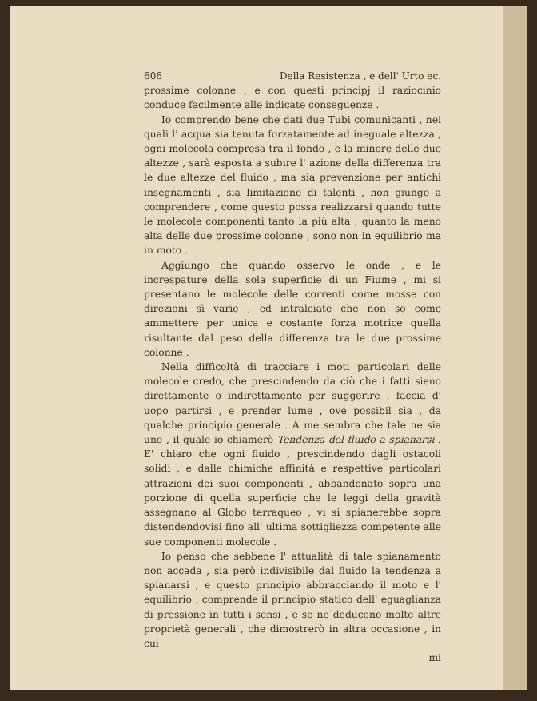606 Della Resistenza , e dell' Urto ec.
prossime colonne , e con questi principj il raziocinio conduce facilmente alle indicate conseguenze .
Io comprendo bene che dati due Tubi comunicanti , nei quali l' acqua sia tenuta forzatamente ad ineguale altezza , ogni molecola compresa tra il fondo , e la minore delle due altezze , sarà esposta a subire l' azione della differenza tra le due altezze del fluido , ma sia prevenzione per antichi insegnamenti , sia limitazione di talenti , non giungo a comprendere , come questo possa realizzarsi quando tutte le molecole componenti tanto la più alta , quanto la meno alta delle due prossime colonne , sono non in equilibrio ma in moto .
Aggiungo che quando osservo le onde , e le increspature della sola superficie di un Fiume , mi si presentano le molecole delle correnti come mosse con direzioni sì varie , ed intralciate che non so come ammettere per unica e costante forza motrice quella risultante dal peso della differenza tra le due prossime colonne .
Nella difficoltà di tracciare i moti particolari delle molecole credo, che prescindendo da ciò che i fatti sieno direttamente o indirettamente per suggerire , faccia d' uopo partirsi , e prender lume , ove possibil sia , da qualche principio generale . A me sembra che tale ne sia uno , il quale io chiamerò Tendenza del fluido a spianarsi . E' chiaro che ogni fluido , prescindendo dagli ostacoli solidi , e dalle chimiche affinità e respettive particolari attrazioni dei suoi componenti , abbandonato sopra una porzione di quella superficie che le leggi della gravità assegnano al Globo terraqueo , vi si spianerebbe sopra distendendovisi fino all' ultima sottigliezza competente alle sue componenti molecole .
Io penso che sebbene l' attualità di tale spianamento non accada , sia però indivisibile dal fluido la tendenza a spianarsi , e questo principio abbracciando il moto e l' equilibrio , comprende il principio statico dell' eguaglianza di pressione in tutti i sensi , e se ne deducono molte altre proprietà generali , che dimostrerò in altra occasione , in cui
mi